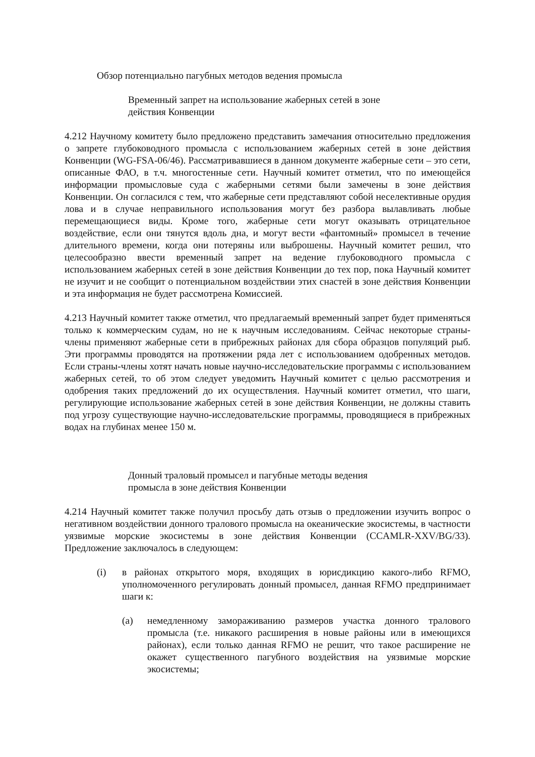Обзор потенциально пагубных методов ведения промысла
Временный запрет на использование жаберных сетей в зоне
действия Конвенции
4.212 Научному комитету было предложено представить замечания относительно предложения о запрете глубоководного промысла с использованием жаберных сетей в зоне действия Конвенции (WG-FSA-06/46). Рассматривавшиеся в данном документе жаберные сети – это сети, описанные ФАО, в т.ч. многостенные сети. Научный комитет отметил, что по имеющейся информации промысловые суда с жаберными сетями были замечены в зоне действия Конвенции. Он согласился с тем, что жаберные сети представляют собой неселективные орудия лова и в случае неправильного использования могут без разбора вылавливать любые перемещающиеся виды. Кроме того, жаберные сети могут оказывать отрицательное воздействие, если они тянутся вдоль дна, и могут вести «фантомный» промысел в течение длительного времени, когда они потеряны или выброшены. Научный комитет решил, что целесообразно ввести временный запрет на ведение глубоководного промысла с использованием жаберных сетей в зоне действия Конвенции до тех пор, пока Научный комитет не изучит и не сообщит о потенциальном воздействии этих снастей в зоне действия Конвенции и эта информация не будет рассмотрена Комиссией.
4.213 Научный комитет также отметил, что предлагаемый временный запрет будет применяться только к коммерческим судам, но не к научным исследованиям. Сейчас некоторые страны-члены применяют жаберные сети в прибрежных районах для сбора образцов популяций рыб. Эти программы проводятся на протяжении ряда лет с использованием одобренных методов. Если страны-члены хотят начать новые научно-исследовательские программы с использованием жаберных сетей, то об этом следует уведомить Научный комитет с целью рассмотрения и одобрения таких предложений до их осуществления. Научный комитет отметил, что шаги, регулирующие использование жаберных сетей в зоне действия Конвенции, не должны ставить под угрозу существующие научно-исследовательские программы, проводящиеся в прибрежных водах на глубинах менее 150 м.
Донный траловый промысел и пагубные методы ведения
промысла в зоне действия Конвенции
4.214 Научный комитет также получил просьбу дать отзыв о предложении изучить вопрос о негативном воздействии донного тралового промысла на океанические экосистемы, в частности уязвимые морские экосистемы в зоне действия Конвенции (CCAMLR-XXV/BG/33). Предложение заключалось в следующем:
(i) в районах открытого моря, входящих в юрисдикцию какого-либо RFMO, уполномоченного регулировать донный промысел, данная RFMO предпринимает шаги к:
(a) немедленному замораживанию размеров участка донного тралового промысла (т.е. никакого расширения в новые районы или в имеющихся районах), если только данная RFMO не решит, что такое расширение не окажет существенного пагубного воздействия на уязвимые морские экосистемы;